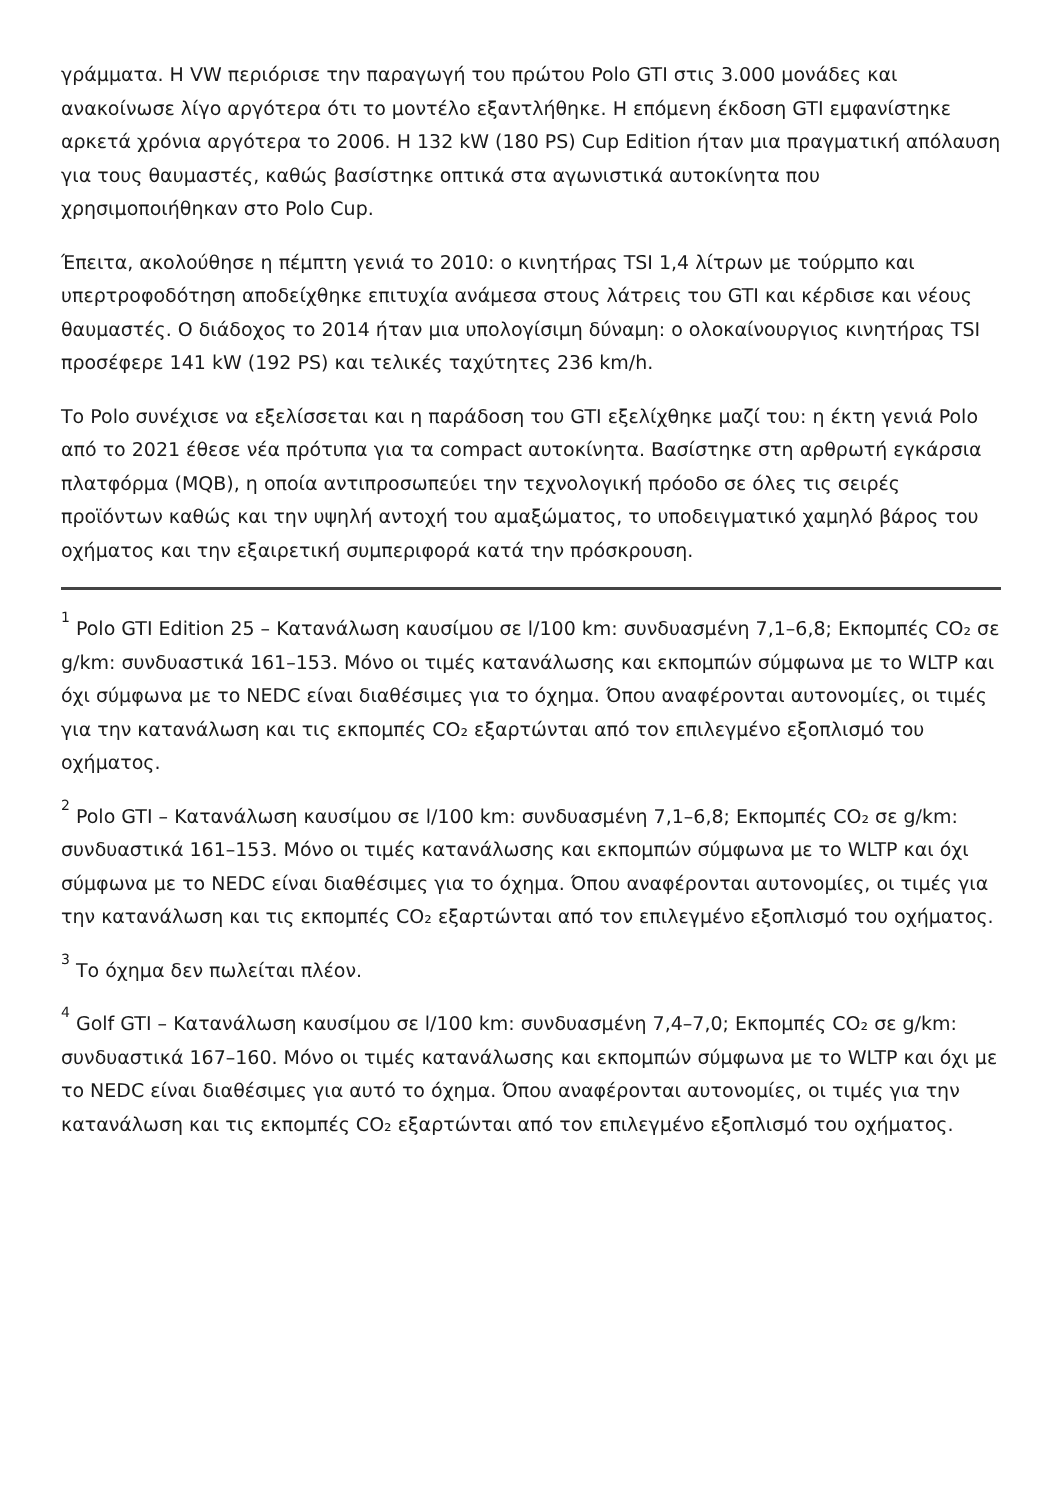γράμματα. Η VW περιόρισε την παραγωγή του πρώτου Polo GTI στις 3.000 μονάδες και ανακοίνωσε λίγο αργότερα ότι το μοντέλο εξαντλήθηκε. Η επόμενη έκδοση GTI εμφανίστηκε αρκετά χρόνια αργότερα το 2006. Η 132 kW (180 PS) Cup Edition ήταν μια πραγματική απόλαυση για τους θαυμαστές, καθώς βασίστηκε οπτικά στα αγωνιστικά αυτοκίνητα που χρησιμοποιήθηκαν στο Polo Cup.
Έπειτα, ακολούθησε η πέμπτη γενιά το 2010: ο κινητήρας TSI 1,4 λίτρων με τούρμπο και υπερτροφοδότηση αποδείχθηκε επιτυχία ανάμεσα στους λάτρεις του GTI και κέρδισε και νέους θαυμαστές. Ο διάδοχος το 2014 ήταν μια υπολογίσιμη δύναμη: ο ολοκαίνουργιος κινητήρας TSI προσέφερε 141 kW (192 PS) και τελικές ταχύτητες 236 km/h.
Το Polo συνέχισε να εξελίσσεται και η παράδοση του GTI εξελίχθηκε μαζί του: η έκτη γενιά Polo από το 2021 έθεσε νέα πρότυπα για τα compact αυτοκίνητα. Βασίστηκε στη αρθρωτή εγκάρσια πλατφόρμα (MQB), η οποία αντιπροσωπεύει την τεχνολογική πρόοδο σε όλες τις σειρές προϊόντων καθώς και την υψηλή αντοχή του αμαξώματος, το υποδειγματικό χαμηλό βάρος του οχήματος και την εξαιρετική συμπεριφορά κατά την πρόσκρουση.
<sup>1</sup> Polo GTI Edition 25 – Κατανάλωση καυσίμου σε l/100 km: συνδυασμένη 7,1–6,8; Εκπομπές CO₂ σε g/km: συνδυαστικά 161–153. Μόνο οι τιμές κατανάλωσης και εκπομπών σύμφωνα με το WLTP και όχι σύμφωνα με το NEDC είναι διαθέσιμες για το όχημα. Όπου αναφέρονται αυτονομίες, οι τιμές για την κατανάλωση και τις εκπομπές CO₂ εξαρτώνται από τον επιλεγμένο εξοπλισμό του οχήματος.
<sup>2</sup> Polo GTI – Κατανάλωση καυσίμου σε l/100 km: συνδυασμένη 7,1–6,8; Εκπομπές CO₂ σε g/km: συνδυαστικά 161–153. Μόνο οι τιμές κατανάλωσης και εκπομπών σύμφωνα με το WLTP και όχι σύμφωνα με το NEDC είναι διαθέσιμες για το όχημα. Όπου αναφέρονται αυτονομίες, οι τιμές για την κατανάλωση και τις εκπομπές CO₂ εξαρτώνται από τον επιλεγμένο εξοπλισμό του οχήματος.
<sup>3</sup> Το όχημα δεν πωλείται πλέον.
<sup>4</sup> Golf GTI – Κατανάλωση καυσίμου σε l/100 km: συνδυασμένη 7,4–7,0; Εκπομπές CO₂ σε g/km: συνδυαστικά 167–160. Μόνο οι τιμές κατανάλωσης και εκπομπών σύμφωνα με το WLTP και όχι με το NEDC είναι διαθέσιμες για αυτό το όχημα. Όπου αναφέρονται αυτονομίες, οι τιμές για την κατανάλωση και τις εκπομπές CO₂ εξαρτώνται από τον επιλεγμένο εξοπλισμό του οχήματος.